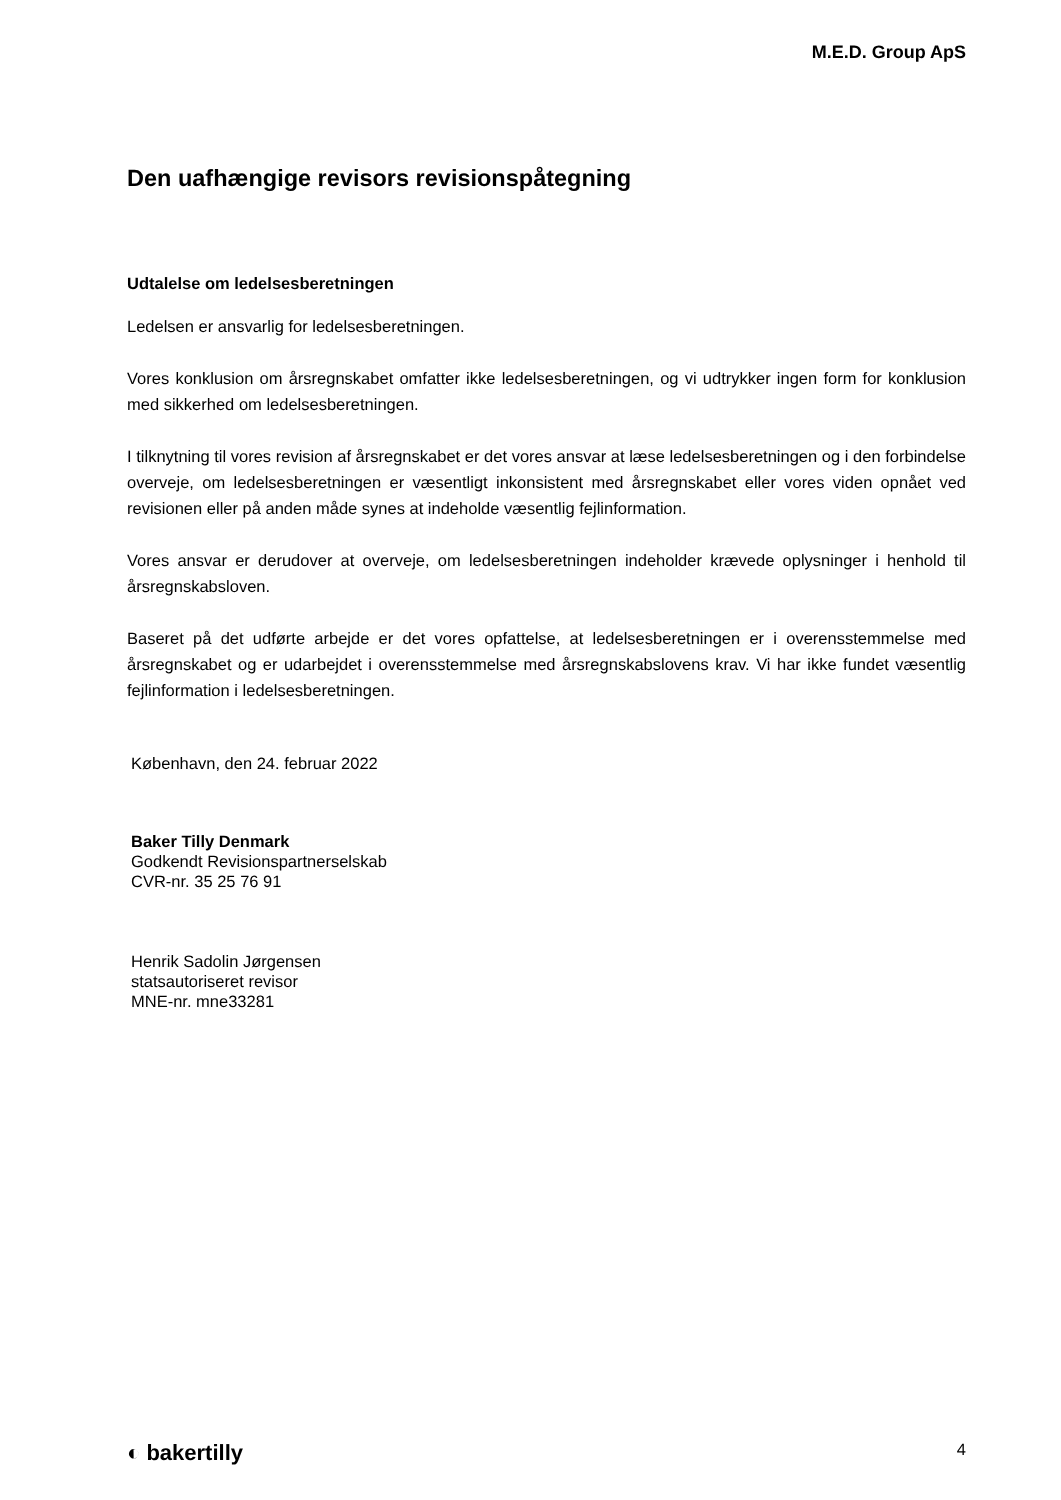M.E.D. Group ApS
Den uafhængige revisors revisionspåtegning
Udtalelse om ledelsesberetningen
Ledelsen er ansvarlig for ledelsesberetningen.
Vores konklusion om årsregnskabet omfatter ikke ledelsesberetningen, og vi udtrykker ingen form for konklusion med sikkerhed om ledelsesberetningen.
I tilknytning til vores revision af årsregnskabet er det vores ansvar at læse ledelsesberetningen og i den forbindelse overveje, om ledelsesberetningen er væsentligt inkonsistent med årsregnskabet eller vores viden opnået ved revisionen eller på anden måde synes at indeholde væsentlig fejlinformation.
Vores ansvar er derudover at overveje, om ledelsesberetningen indeholder krævede oplysninger i henhold til årsregnskabsloven.
Baseret på det udførte arbejde er det vores opfattelse, at ledelsesberetningen er i overensstemmelse med årsregnskabet og er udarbejdet i overensstemmelse med årsregnskabslovens krav. Vi har ikke fundet væsentlig fejlinformation i ledelsesberetningen.
København, den 24. februar 2022
Baker Tilly Denmark
Godkendt Revisionspartnerselskab
CVR-nr. 35 25 76 91
Henrik Sadolin Jørgensen
statsautoriseret revisor
MNE-nr. mne33281
◐ bakertilly 4